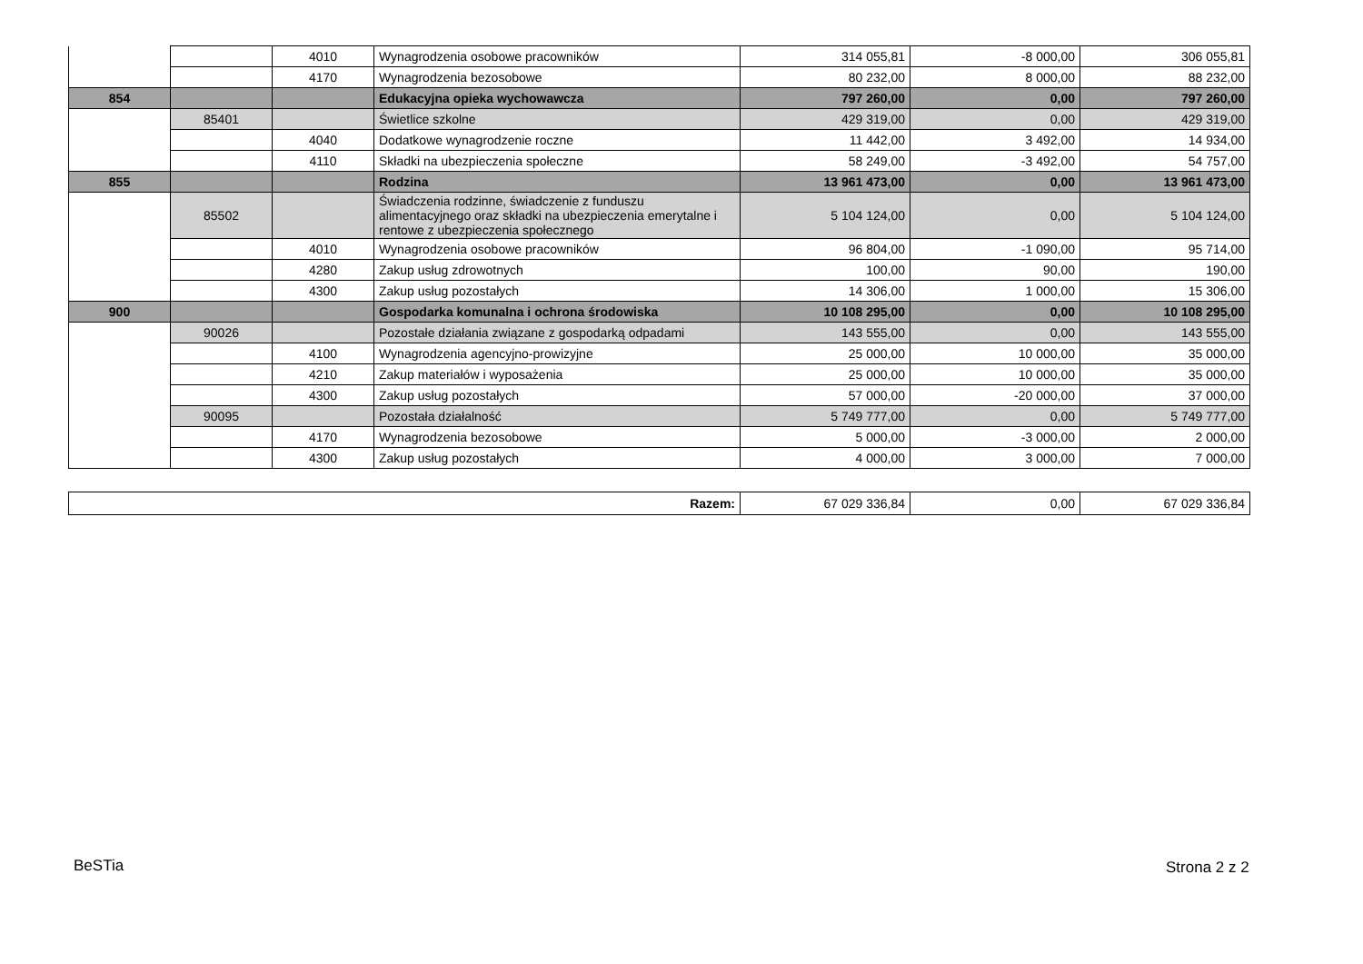| | | 4010 | Wynagrodzenia osobowe pracowników | 314 055,81 | -8 000,00 | 306 055,81 |
| | | 4170 | Wynagrodzenia bezosobowe | 80 232,00 | 8 000,00 | 88 232,00 |
| 854 | | | Edukacyjna opieka wychowawcza | 797 260,00 | 0,00 | 797 260,00 |
| | 85401 | | Świetlice szkolne | 429 319,00 | 0,00 | 429 319,00 |
| | | 4040 | Dodatkowe wynagrodzenie roczne | 11 442,00 | 3 492,00 | 14 934,00 |
| | | 4110 | Składki na ubezpieczenia społeczne | 58 249,00 | -3 492,00 | 54 757,00 |
| 855 | | | Rodzina | 13 961 473,00 | 0,00 | 13 961 473,00 |
| | 85502 | | Świadczenia rodzinne, świadczenie z funduszu alimentacyjnego oraz składki na ubezpieczenia emerytalne i rentowe z ubezpieczenia społecznego | 5 104 124,00 | 0,00 | 5 104 124,00 |
| | | 4010 | Wynagrodzenia osobowe pracowników | 96 804,00 | -1 090,00 | 95 714,00 |
| | | 4280 | Zakup usług zdrowotnych | 100,00 | 90,00 | 190,00 |
| | | 4300 | Zakup usług pozostałych | 14 306,00 | 1 000,00 | 15 306,00 |
| 900 | | | Gospodarka komunalna i ochrona środowiska | 10 108 295,00 | 0,00 | 10 108 295,00 |
| | 90026 | | Pozostałe działania związane z gospodarką odpadami | 143 555,00 | 0,00 | 143 555,00 |
| | | 4100 | Wynagrodzenia agencyjno-prowizyjne | 25 000,00 | 10 000,00 | 35 000,00 |
| | | 4210 | Zakup materiałów i wyposażenia | 25 000,00 | 10 000,00 | 35 000,00 |
| | | 4300 | Zakup usług pozostałych | 57 000,00 | -20 000,00 | 37 000,00 |
| | 90095 | | Pozostała działalność | 5 749 777,00 | 0,00 | 5 749 777,00 |
| | | 4170 | Wynagrodzenia bezosobowe | 5 000,00 | -3 000,00 | 2 000,00 |
| | | 4300 | Zakup usług pozostałych | 4 000,00 | 3 000,00 | 7 000,00 |
| Razem: | 67 029 336,84 | 0,00 | 67 029 336,84 |
BeSTia Strona 2 z 2